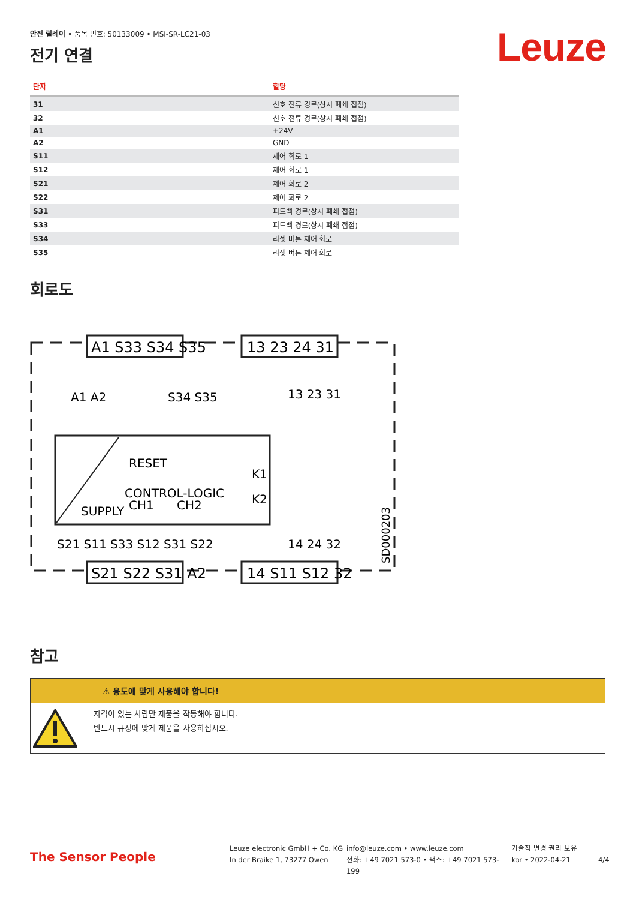안전 릴레이 • 품목 번호: 50133009 • MSI-SR-LC21-03
전기 연결
Leuze
| 단자 | 할당 |
| --- | --- |
| 31 | 신호 전류 경로(상시 폐쇄 접점) |
| 32 | 신호 전류 경로(상시 폐쇄 접점) |
| A1 | +24V |
| A2 | GND |
| S11 | 제어 회로 1 |
| S12 | 제어 회로 1 |
| S21 | 제어 회로 2 |
| S22 | 제어 회로 2 |
| S31 | 피드백 경로(상시 폐쇄 접점) |
| S33 | 피드백 경로(상시 폐쇄 접점) |
| S34 | 리셋 버튼 제어 회로 |
| S35 | 리셋 버튼 제어 회로 |
회로도
A1 S33 S34 S35
13 23 24 31
S21 S22 S31 A2
14 S11 S12 32
A1 A2
S34 S35
13 23 31
RESET
CONTROL-LOGIC
SUPPLY
CH1
CH2
K1
K2
S21 S11 S33 S12 S31 S22
14 24 32
SD000203
참고
⚠ 용도에 맞게 사용해야 합니다!
자격이 있는 사람만 제품을 작동해야 합니다.
반드시 규정에 맞게 제품을 사용하십시오.
The Sensor People
Leuze electronic GmbH + Co. KG
In der Braike 1, 73277 Owen
info@leuze.com • www.leuze.com
전화: +49 7021 573-0 • 팩스: +49 7021 573-199
기술적 변경 권리 보유
kor • 2022-04-21
4/4